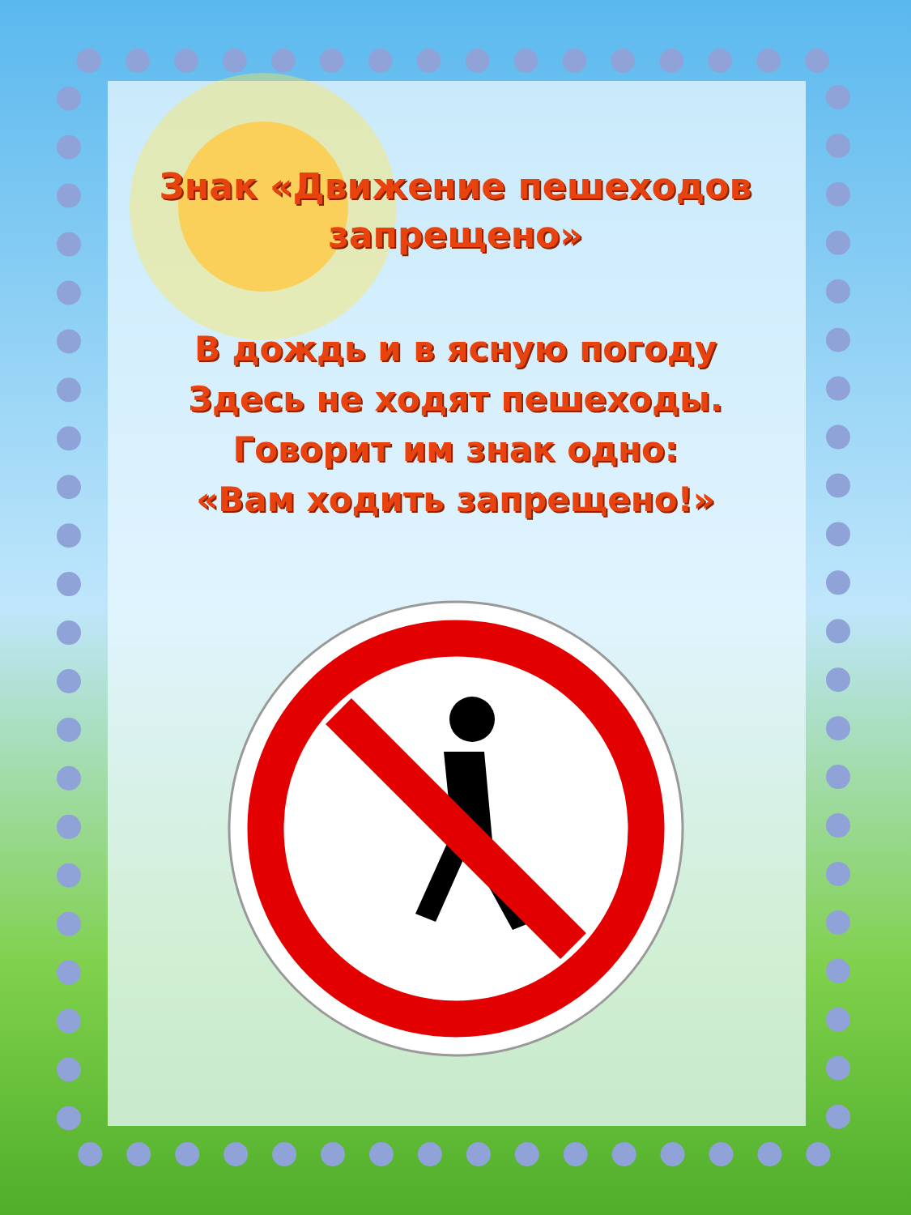Знак «Движение пешеходов
запрещено»
В дождь и в ясную погоду
Здесь не ходят пешеходы.
Говорит им знак одно:
«Вам ходить запрещено!»